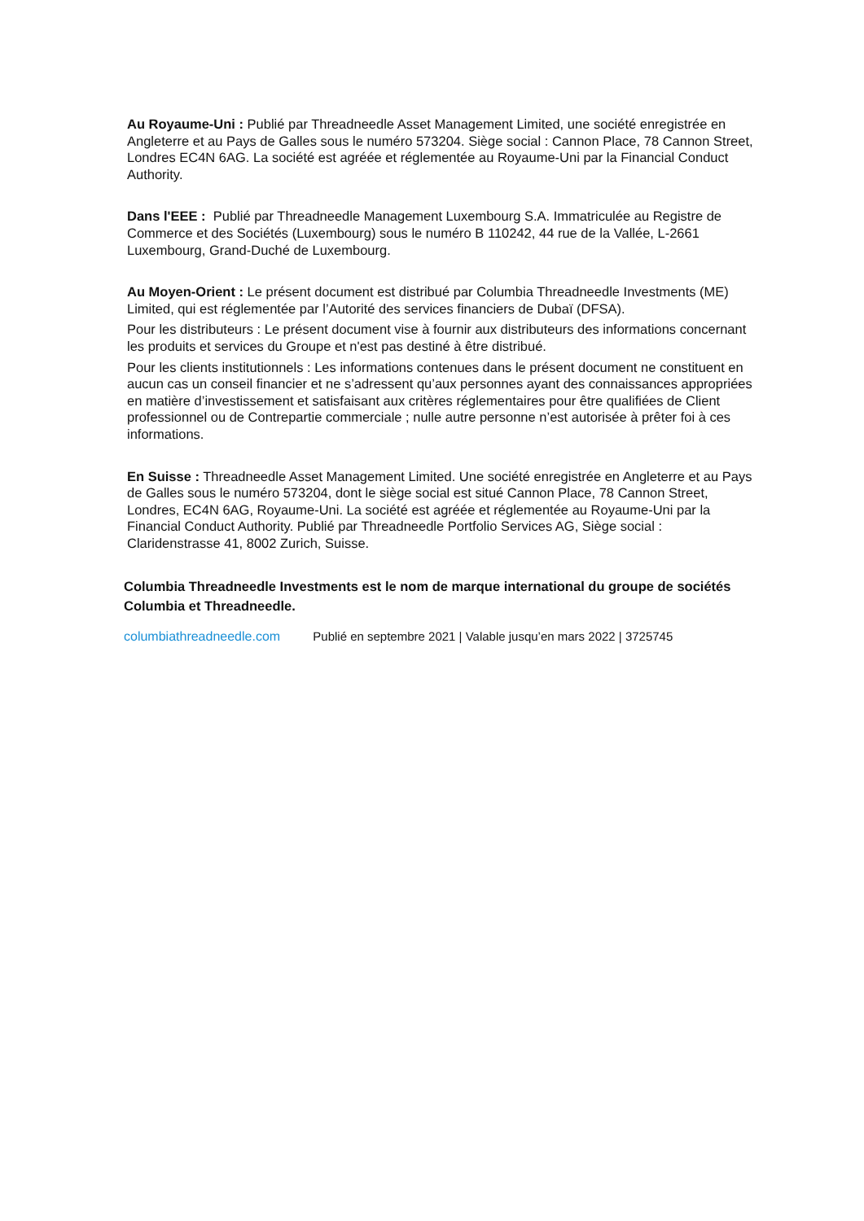Au Royaume-Uni : Publié par Threadneedle Asset Management Limited, une société enregistrée en Angleterre et au Pays de Galles sous le numéro 573204. Siège social : Cannon Place, 78 Cannon Street, Londres EC4N 6AG. La société est agréée et réglementée au Royaume-Uni par la Financial Conduct Authority.
Dans l'EEE : Publié par Threadneedle Management Luxembourg S.A. Immatriculée au Registre de Commerce et des Sociétés (Luxembourg) sous le numéro B 110242, 44 rue de la Vallée, L-2661 Luxembourg, Grand-Duché de Luxembourg.
Au Moyen-Orient : Le présent document est distribué par Columbia Threadneedle Investments (ME) Limited, qui est réglementée par l’Autorité des services financiers de Dubaï (DFSA).
Pour les distributeurs : Le présent document vise à fournir aux distributeurs des informations concernant les produits et services du Groupe et n'est pas destiné à être distribué.
Pour les clients institutionnels : Les informations contenues dans le présent document ne constituent en aucun cas un conseil financier et ne s’adressent qu’aux personnes ayant des connaissances appropriées en matière d’investissement et satisfaisant aux critères réglementaires pour être qualifiées de Client professionnel ou de Contrepartie commerciale ; nulle autre personne n’est autorisée à prêter foi à ces informations.
En Suisse : Threadneedle Asset Management Limited. Une société enregistrée en Angleterre et au Pays de Galles sous le numéro 573204, dont le siège social est situé Cannon Place, 78 Cannon Street, Londres, EC4N 6AG, Royaume-Uni. La société est agréée et réglementée au Royaume-Uni par la Financial Conduct Authority. Publié par Threadneedle Portfolio Services AG, Siège social : Claridenstrasse 41, 8002 Zurich, Suisse.
Columbia Threadneedle Investments est le nom de marque international du groupe de sociétés Columbia et Threadneedle.
columbiathreadneedle.com Publié en septembre 2021 | Valable jusqu’en mars 2022 | 3725745